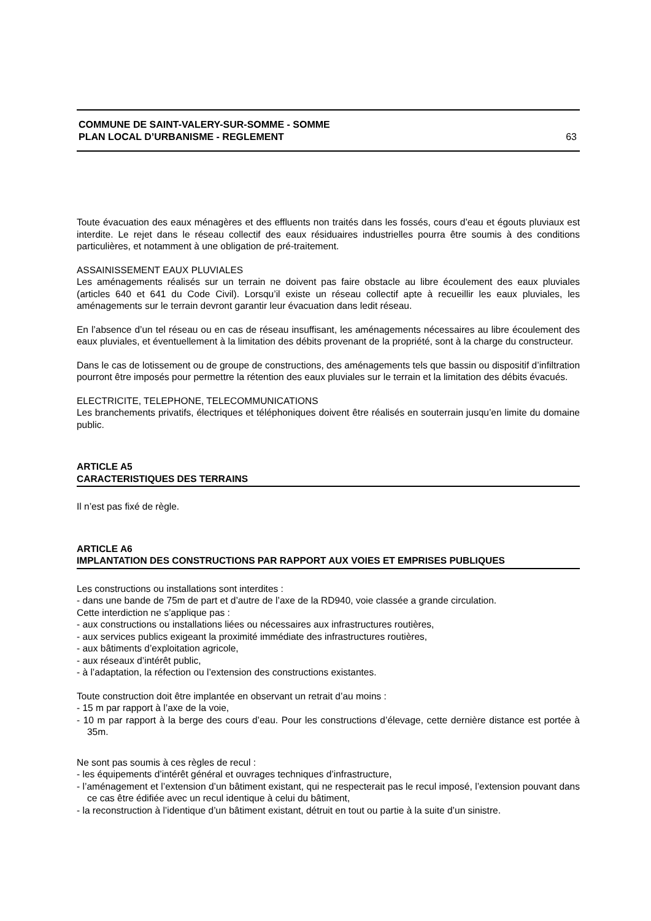COMMUNE DE SAINT-VALERY-SUR-SOMME - SOMME
PLAN LOCAL D’URBANISME - REGLEMENT
63
Toute évacuation des eaux ménagères et des effluents non traités dans les fossés, cours d’eau et égouts pluviaux est interdite. Le rejet dans le réseau collectif des eaux résiduaires industrielles pourra être soumis à des conditions particulières, et notamment à une obligation de pré-traitement.
ASSAINISSEMENT EAUX PLUVIALES
Les aménagements réalisés sur un terrain ne doivent pas faire obstacle au libre écoulement des eaux pluviales (articles 640 et 641 du Code Civil). Lorsqu’il existe un réseau collectif apte à recueillir les eaux pluviales, les aménagements sur le terrain devront garantir leur évacuation dans ledit réseau.
En l’absence d’un tel réseau ou en cas de réseau insuffisant, les aménagements nécessaires au libre écoulement des eaux pluviales, et éventuellement à la limitation des débits provenant de la propriété, sont à la charge du constructeur.
Dans le cas de lotissement ou de groupe de constructions, des aménagements tels que bassin ou dispositif d’infiltration pourront être imposés pour permettre la rétention des eaux pluviales sur le terrain et la limitation des débits évacués.
ELECTRICITE, TELEPHONE, TELECOMMUNICATIONS
Les branchements privatifs, électriques et téléphoniques doivent être réalisés en souterrain jusqu’en limite du domaine public.
ARTICLE A5
CARACTERISTIQUES DES TERRAINS
Il n’est pas fixé de règle.
ARTICLE A6
IMPLANTATION DES CONSTRUCTIONS PAR RAPPORT AUX VOIES ET EMPRISES PUBLIQUES
Les constructions ou installations sont interdites :
- dans une bande de 75m de part et d’autre de l’axe de la RD940, voie classée a grande circulation.
Cette interdiction ne s’applique pas :
- aux constructions ou installations liées ou nécessaires aux infrastructures routières,
- aux services publics exigeant la proximité immédiate des infrastructures routières,
- aux bâtiments d’exploitation agricole,
- aux réseaux d’intérêt public,
- à l’adaptation, la réfection ou l’extension des constructions existantes.
Toute construction doit être implantée en observant un retrait d’au moins :
- 15 m par rapport à l’axe de la voie,
- 10 m par rapport à la berge des cours d’eau. Pour les constructions d’élevage, cette dernière distance est portée à 35m.
Ne sont pas soumis à ces règles de recul :
- les équipements d’intérêt général et ouvrages techniques d’infrastructure,
- l’aménagement et l’extension d’un bâtiment existant, qui ne respecterait pas le recul imposé, l’extension pouvant dans ce cas être édifiée avec un recul identique à celui du bâtiment,
- la reconstruction à l’identique d’un bâtiment existant, détruit en tout ou partie à la suite d’un sinistre.